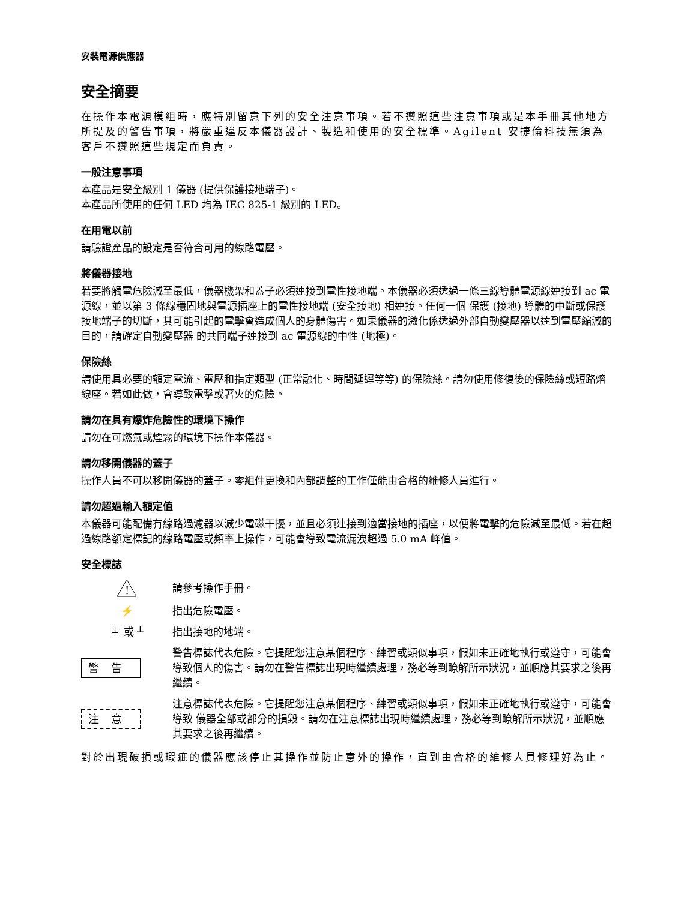安裝電源供應器
安全摘要
在操作本電源模組時，應特別留意下列的安全注意事項。若不遵照這些注意事項或是本手冊其他地方所提及的警告事項，將嚴重違反本儀器設計、製造和使用的安全標準。Agilent 安捷倫科技無須為客戶不遵照這些規定而負責。
一般注意事項
本產品是安全級別 1 儀器 (提供保護接地端子)。
本產品所使用的任何 LED 均為 IEC 825-1 級別的 LED。
在用電以前
請驗證產品的設定是否符合可用的線路電壓。
將儀器接地
若要將觸電危險減至最低，儀器機架和蓋子必須連接到電性接地端。本儀器必須透過一條三線導體電源線連接到 ac 電源線，並以第 3 條線穩固地與電源插座上的電性接地端 (安全接地) 相連接。任何一個 保護 (接地) 導體的中斷或保護接地端子的切斷，其可能引起的電擊會造成個人的身體傷害。如果儀器的激化係透過外部自動變壓器以達到電壓縮減的目的，請確定自動變壓器 的共同端子連接到 ac 電源線的中性 (地極)。
保險絲
請使用具必要的額定電流、電壓和指定類型 (正常融化、時間延遲等等) 的保險絲。請勿使用修復後的保險絲或短路熔線座。若如此做，會導致電擊或著火的危險。
請勿在具有爆炸危險性的環境下操作
請勿在可燃氣或煙霧的環境下操作本儀器。
請勿移開儀器的蓋子
操作人員不可以移開儀器的蓋子。零組件更換和內部調整的工作僅能由合格的維修人員進行。
請勿超過輸入額定值
本儀器可能配備有線路過濾器以減少電磁干擾，並且必須連接到適當接地的插座，以便將電擊的危險減至最低。若在超過線路額定標記的線路電壓或頻率上操作，可能會導致電流漏洩超過 5.0 mA 峰值。
安全標誌
!
請參考操作手冊。
⚡ 指出危險電壓。
⏚ 或 ┴ 指出接地的地端。
警告
警告標誌代表危險。它提醒您注意某個程序、練習或類似事項，假如未正確地執行或遵守，可能會導致個人的傷害。請勿在警告標誌出現時繼續處理，務必等到瞭解所示狀況，並順應其要求之後再繼續。
注意
注意標誌代表危險。它提醒您注意某個程序、練習或類似事項，假如未正確地執行或遵守，可能會導致 儀器全部或部分的損毀。請勿在注意標誌出現時繼續處理，務必等到瞭解所示狀況，並順應其要求之後再繼續。
對於出現破損或瑕疵的儀器應該停止其操作並防止意外的操作，直到由合格的維修人員修理好為止。